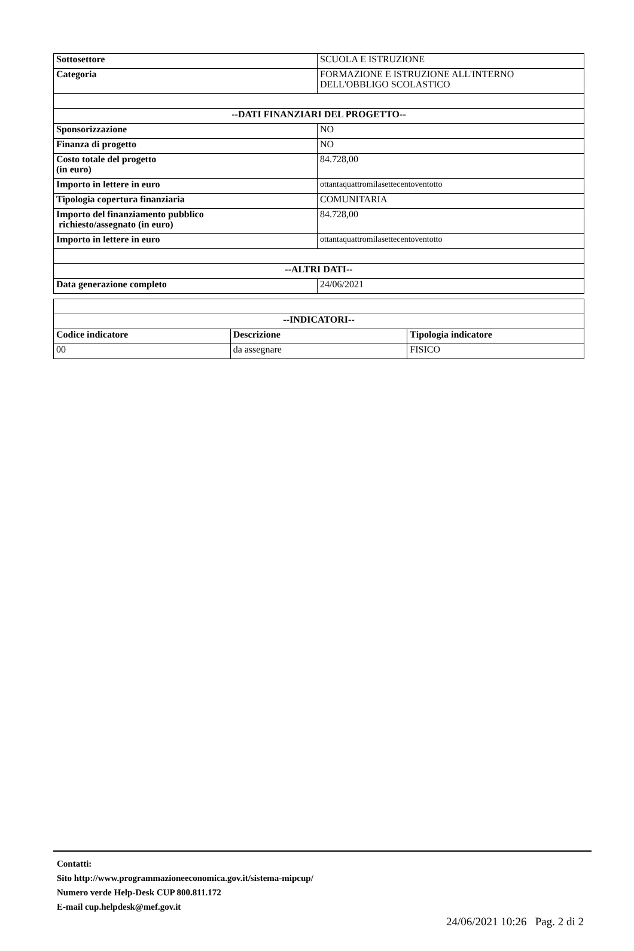| Sottosettore | SCUOLA E ISTRUZIONE |
| Categoria | FORMAZIONE E ISTRUZIONE ALL'INTERNO DELL'OBBLIGO SCOLASTICO |
| --DATI FINANZIARI DEL PROGETTO-- | |
| Sponsorizzazione | NO |
| Finanza di progetto | NO |
| Costo totale del progetto (in euro) | 84.728,00 |
| Importo in lettere in euro | ottantaquattromilasettecentoventotto |
| Tipologia copertura finanziaria | COMUNITARIA |
| Importo del finanziamento pubblico richiesto/assegnato (in euro) | 84.728,00 |
| Importo in lettere in euro | ottantaquattromilasettecentoventotto |
| --ALTRI DATI-- | |
| Data generazione completo | 24/06/2021 |
| --INDICATORI-- | | |
| --- | --- | --- |
| Codice indicatore | Descrizione | Tipologia indicatore |
| 00 | da assegnare | FISICO |
Contatti:
Sito http://www.programmazioneeconomica.gov.it/sistema-mipcup/
Numero verde Help-Desk CUP 800.811.172
E-mail cup.helpdesk@mef.gov.it
24/06/2021 10:26 Pag. 2 di 2